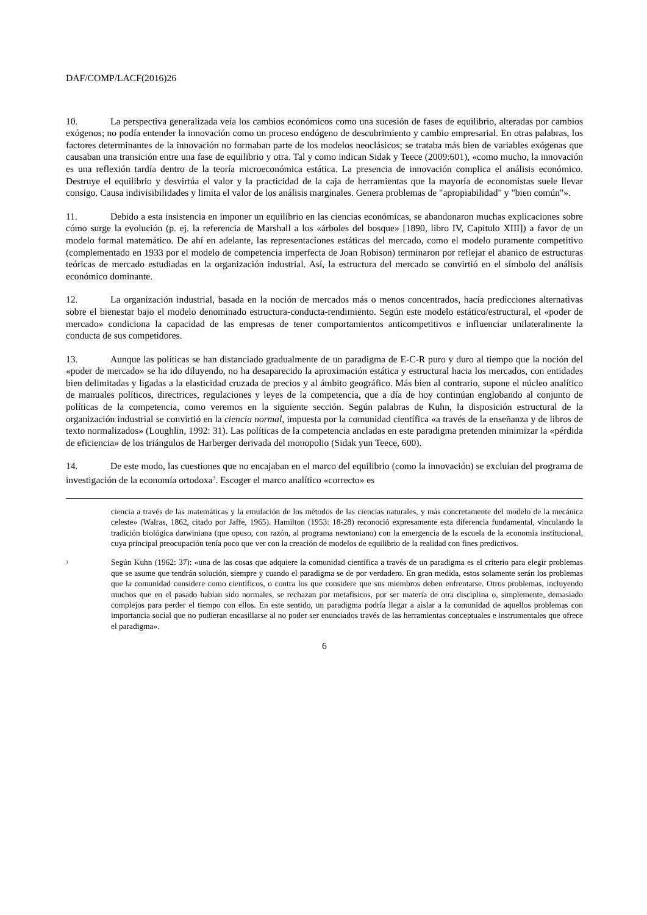DAF/COMP/LACF(2016)26
10. La perspectiva generalizada veía los cambios económicos como una sucesión de fases de equilibrio, alteradas por cambios exógenos; no podía entender la innovación como un proceso endógeno de descubrimiento y cambio empresarial. En otras palabras, los factores determinantes de la innovación no formaban parte de los modelos neoclásicos; se trataba más bien de variables exógenas que causaban una transición entre una fase de equilibrio y otra. Tal y como indican Sidak y Teece (2009:601), «como mucho, la innovación es una reflexión tardía dentro de la teoría microeconómica estática. La presencia de innovación complica el análisis económico. Destruye el equilibrio y desvirtúa el valor y la practicidad de la caja de herramientas que la mayoría de economistas suele llevar consigo. Causa indivisibilidades y limita el valor de los análisis marginales. Genera problemas de "apropiabilidad" y "bien común"».
11. Debido a esta insistencia en imponer un equilibrio en las ciencias económicas, se abandonaron muchas explicaciones sobre cómo surge la evolución (p. ej. la referencia de Marshall a los «árboles del bosque» [1890, libro IV, Capitulo XIII]) a favor de un modelo formal matemático. De ahí en adelante, las representaciones estáticas del mercado, como el modelo puramente competitivo (complementado en 1933 por el modelo de competencia imperfecta de Joan Robison) terminaron por reflejar el abanico de estructuras teóricas de mercado estudiadas en la organización industrial. Así, la estructura del mercado se convirtió en el símbolo del análisis económico dominante.
12. La organización industrial, basada en la noción de mercados más o menos concentrados, hacía predicciones alternativas sobre el bienestar bajo el modelo denominado estructura-conducta-rendimiento. Según este modelo estático/estructural, el «poder de mercado» condiciona la capacidad de las empresas de tener comportamientos anticompetitivos e influenciar unilateralmente la conducta de sus competidores.
13. Aunque las políticas se han distanciado gradualmente de un paradigma de E-C-R puro y duro al tiempo que la noción del «poder de mercado» se ha ido diluyendo, no ha desaparecido la aproximación estática y estructural hacia los mercados, con entidades bien delimitadas y ligadas a la elasticidad cruzada de precios y al ámbito geográfico. Más bien al contrario, supone el núcleo analítico de manuales políticos, directrices, regulaciones y leyes de la competencia, que a día de hoy continúan englobando al conjunto de políticas de la competencia, como veremos en la siguiente sección. Según palabras de Kuhn, la disposición estructural de la organización industrial se convirtió en la ciencia normal, impuesta por la comunidad científica «a través de la enseñanza y de libros de texto normalizados» (Loughlin, 1992: 31). Las políticas de la competencia ancladas en este paradigma pretenden minimizar la «pérdida de eficiencia» de los triángulos de Harberger derivada del monopolio (Sidak yun Teece, 600).
14. De este modo, las cuestiones que no encajaban en el marco del equilibrio (como la innovación) se excluían del programa de investigación de la economía ortodoxa<sup>3</sup>. Escoger el marco analítico «correcto» es
ciencia a través de las matemáticas y la emulación de los métodos de las ciencias naturales, y más concretamente del modelo de la mecánica celeste» (Walras, 1862, citado por Jaffe, 1965). Hamilton (1953: 18-28) reconoció expresamente esta diferencia fundamental, vinculando la tradición biológica darwiniana (que opuso, con razón, al programa newtoniano) con la emergencia de la escuela de la economía institucional, cuya principal preocupación tenía poco que ver con la creación de modelos de equilibrio de la realidad con fines predictivos.
<sup>3</sup> Según Kuhn (1962: 37): «una de las cosas que adquiere la comunidad científica a través de un paradigma es el criterio para elegir problemas que se asume que tendrán solución, siempre y cuando el paradigma se de por verdadero. En gran medida, estos solamente serán los problemas que la comunidad considere como científicos, o contra los que considere que sus miembros deben enfrentarse. Otros problemas, incluyendo muchos que en el pasado habían sido normales, se rechazan por metafísicos, por ser materia de otra disciplina o, simplemente, demasiado complejos para perder el tiempo con ellos. En este sentido, un paradigma podría llegar a aislar a la comunidad de aquellos problemas con importancia social que no pudieran encasillarse al no poder ser enunciados través de las herramientas conceptuales e instrumentales que ofrece el paradigma».
6